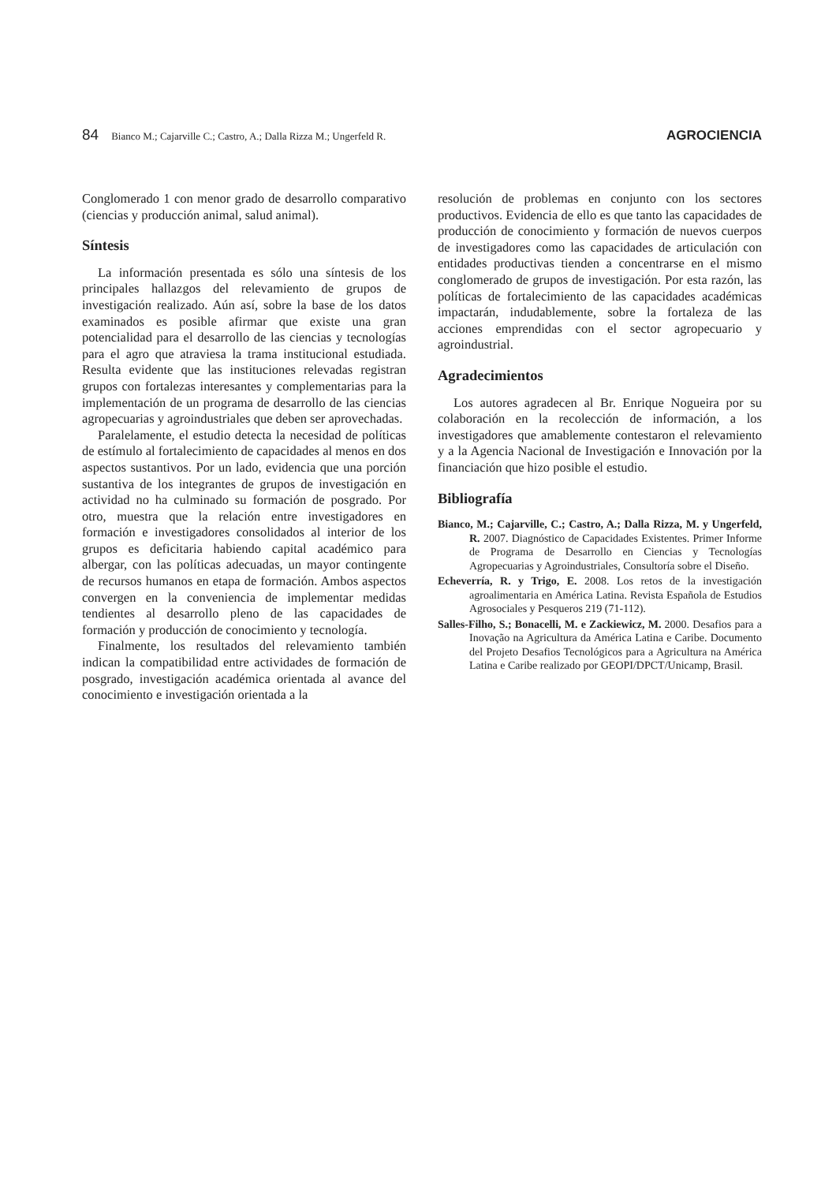84 Bianco M.; Cajarville C.; Castro, A.; Dalla Rizza M.; Ungerfeld R. AGROCIENCIA
Conglomerado 1 con menor grado de desarrollo comparativo (ciencias y producción animal, salud animal).
Síntesis
La información presentada es sólo una síntesis de los principales hallazgos del relevamiento de grupos de investigación realizado. Aún así, sobre la base de los datos examinados es posible afirmar que existe una gran potencialidad para el desarrollo de las ciencias y tecnologías para el agro que atraviesa la trama institucional estudiada. Resulta evidente que las instituciones relevadas registran grupos con fortalezas interesantes y complementarias para la implementación de un programa de desarrollo de las ciencias agropecuarias y agroindustriales que deben ser aprovechadas.
Paralelamente, el estudio detecta la necesidad de políticas de estímulo al fortalecimiento de capacidades al menos en dos aspectos sustantivos. Por un lado, evidencia que una porción sustantiva de los integrantes de grupos de investigación en actividad no ha culminado su formación de posgrado. Por otro, muestra que la relación entre investigadores en formación e investigadores consolidados al interior de los grupos es deficitaria habiendo capital académico para albergar, con las políticas adecuadas, un mayor contingente de recursos humanos en etapa de formación. Ambos aspectos convergen en la conveniencia de implementar medidas tendientes al desarrollo pleno de las capacidades de formación y producción de conocimiento y tecnología.
Finalmente, los resultados del relevamiento también indican la compatibilidad entre actividades de formación de posgrado, investigación académica orientada al avance del conocimiento e investigación orientada a la
resolución de problemas en conjunto con los sectores productivos. Evidencia de ello es que tanto las capacidades de producción de conocimiento y formación de nuevos cuerpos de investigadores como las capacidades de articulación con entidades productivas tienden a concentrarse en el mismo conglomerado de grupos de investigación. Por esta razón, las políticas de fortalecimiento de las capacidades académicas impactarán, indudablemente, sobre la fortaleza de las acciones emprendidas con el sector agropecuario y agroindustrial.
Agradecimientos
Los autores agradecen al Br. Enrique Nogueira por su colaboración en la recolección de información, a los investigadores que amablemente contestaron el relevamiento y a la Agencia Nacional de Investigación e Innovación por la financiación que hizo posible el estudio.
Bibliografía
Bianco, M.; Cajarville, C.; Castro, A.; Dalla Rizza, M. y Ungerfeld, R. 2007. Diagnóstico de Capacidades Existentes. Primer Informe de Programa de Desarrollo en Ciencias y Tecnologías Agropecuarias y Agroindustriales, Consultoría sobre el Diseño.
Echeverría, R. y Trigo, E. 2008. Los retos de la investigación agroalimentaria en América Latina. Revista Española de Estudios Agrosociales y Pesqueros 219 (71-112).
Salles-Filho, S.; Bonacelli, M. e Zackiewicz, M. 2000. Desafios para a Inovação na Agricultura da América Latina e Caribe. Documento del Projeto Desafios Tecnológicos para a Agricultura na América Latina e Caribe realizado por GEOPI/DPCT/Unicamp, Brasil.